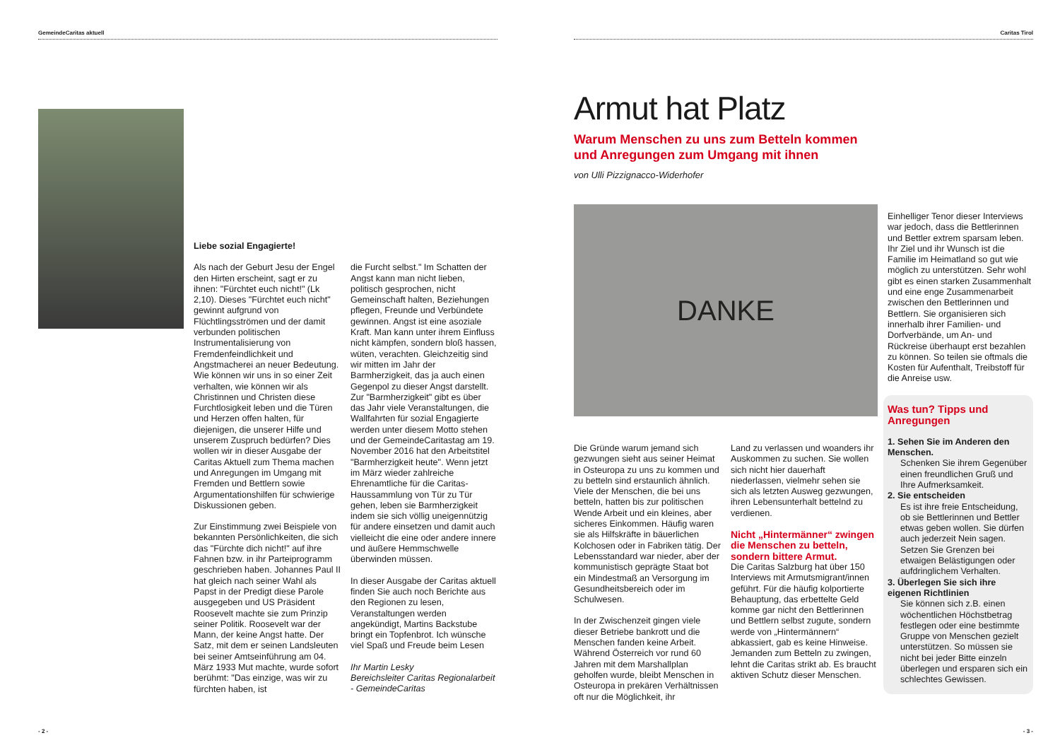GemeindeCaritas aktuell
Liebe sozial Engagierte!
Als nach der Geburt Jesu der Engel den Hirten erscheint, sagt er zu ihnen: "Fürchtet euch nicht!" (Lk 2,10). Dieses "Fürchtet euch nicht" gewinnt aufgrund von Flüchtlingsströmen und der damit verbunden politischen Instrumentalisierung von Fremdenfeindlichkeit und Angstmacherei an neuer Bedeutung.
Wie können wir uns in so einer Zeit verhalten, wie können wir als Christinnen und Christen diese Furchtlosigkeit leben und die Türen und Herzen offen halten, für diejenigen, die unserer Hilfe und unserem Zuspruch bedürfen? Dies wollen wir in dieser Ausgabe der Caritas Aktuell zum Thema machen und Anregungen im Umgang mit Fremden und Bettlern sowie Argumentationshilfen für schwierige Diskussionen geben.
Zur Einstimmung zwei Beispiele von bekannten Persönlichkeiten, die sich das "Fürchte dich nicht!" auf ihre Fahnen bzw. in ihr Parteiprogramm geschrieben haben. Johannes Paul II hat gleich nach seiner Wahl als Papst in der Predigt diese Parole ausgegeben und US Präsident Roosevelt machte sie zum Prinzip seiner Politik. Roosevelt war der Mann, der keine Angst hatte. Der Satz, mit dem er seinen Landsleuten bei seiner Amtseinführung am 04. März 1933 Mut machte, wurde sofort berühmt: "Das einzige, was wir zu fürchten haben, ist
die Furcht selbst." Im Schatten der Angst kann man nicht lieben, politisch gesprochen, nicht Gemeinschaft halten, Beziehungen pflegen, Freunde und Verbündete gewinnen. Angst ist eine asoziale Kraft. Man kann unter ihrem Einfluss nicht kämpfen, sondern bloß hassen, wüten, verachten. Gleichzeitig sind wir mitten im Jahr der Barmherzigkeit, das ja auch einen Gegenpol zu dieser Angst darstellt. Zur "Barmherzigkeit" gibt es über das Jahr viele Veranstaltungen, die Wallfahrten für sozial Engagierte werden unter diesem Motto stehen und der GemeindeCaritastag am 19. November 2016 hat den Arbeitstitel "Barmherzigkeit heute". Wenn jetzt im März wieder zahlreiche Ehrenamtliche für die Caritas-Haussammlung von Tür zu Tür gehen, leben sie Barmherzigkeit indem sie sich völlig uneigennützig für andere einsetzen und damit auch vielleicht die eine oder andere innere und äußere Hemmschwelle überwinden müssen.
In dieser Ausgabe der Caritas aktuell finden Sie auch noch Berichte aus den Regionen zu lesen, Veranstaltungen werden angekündigt, Martins Backstube bringt ein Topfenbrot. Ich wünsche viel Spaß und Freude beim Lesen
Ihr Martin Lesky
Bereichsleiter Caritas Regionalarbeit - GemeindeCaritas
- 2 -
Caritas Tirol
Armut hat Platz
Warum Menschen zu uns zum Betteln kommen
und Anregungen zum Umgang mit ihnen
von Ulli Pizzignacco-Widerhofer
DANKE
Die Gründe warum jemand sich gezwungen sieht aus seiner Heimat in Osteuropa zu uns zu kommen und zu betteln sind erstaunlich ähnlich. Viele der Menschen, die bei uns betteln, hatten bis zur politischen Wende Arbeit und ein kleines, aber sicheres Einkommen. Häufig waren sie als Hilfskräfte in bäuerlichen Kolchosen oder in Fabriken tätig. Der Lebensstandard war nieder, aber der kommunistisch geprägte Staat bot ein Mindestmaß an Versorgung im Gesundheitsbereich oder im Schulwesen.
In der Zwischenzeit gingen viele dieser Betriebe bankrott und die Menschen fanden keine Arbeit. Während Österreich vor rund 60 Jahren mit dem Marshallplan geholfen wurde, bleibt Menschen in Osteuropa in prekären Verhältnissen oft nur die Möglichkeit, ihr
Land zu verlassen und woanders ihr Auskommen zu suchen. Sie wollen sich nicht hier dauerhaft niederlassen, vielmehr sehen sie sich als letzten Ausweg gezwungen, ihren Lebensunterhalt bettelnd zu verdienen.
Nicht „Hintermänner“ zwingen die Menschen zu betteln, sondern bittere Armut.
Die Caritas Salzburg hat über 150 Interviews mit Armutsmigrant/innen geführt. Für die häufig kolportierte Behauptung, das erbettelte Geld komme gar nicht den Bettlerinnen und Bettlern selbst zugute, sondern werde von „Hintermännern“ abkassiert, gab es keine Hinweise. Jemanden zum Betteln zu zwingen, lehnt die Caritas strikt ab. Es braucht aktiven Schutz dieser Menschen.
Einhelliger Tenor dieser Interviews war jedoch, dass die Bettlerinnen und Bettler extrem sparsam leben. Ihr Ziel und ihr Wunsch ist die Familie im Heimatland so gut wie möglich zu unterstützen. Sehr wohl gibt es einen starken Zusammenhalt und eine enge Zusammenarbeit zwischen den Bettlerinnen und Bettlern. Sie organisieren sich innerhalb ihrer Familien- und Dorfverbände, um An- und Rückreise überhaupt erst bezahlen zu können. So teilen sie oftmals die Kosten für Aufenthalt, Treibstoff für die Anreise usw.
Was tun? Tipps und Anregungen
1. Sehen Sie im Anderen den Menschen.
Schenken Sie ihrem Gegenüber einen freundlichen Gruß und Ihre Aufmerksamkeit.
2. Sie entscheiden
Es ist ihre freie Entscheidung, ob sie Bettlerinnen und Bettler etwas geben wollen. Sie dürfen auch jederzeit Nein sagen. Setzen Sie Grenzen bei etwaigen Belästigungen oder aufdringlichem Verhalten.
3. Überlegen Sie sich ihre eigenen Richtlinien
Sie können sich z.B. einen wöchentlichen Höchstbetrag festlegen oder eine bestimmte Gruppe von Menschen gezielt unterstützen. So müssen sie nicht bei jeder Bitte einzeln überlegen und ersparen sich ein schlechtes Gewissen.
- 3 -